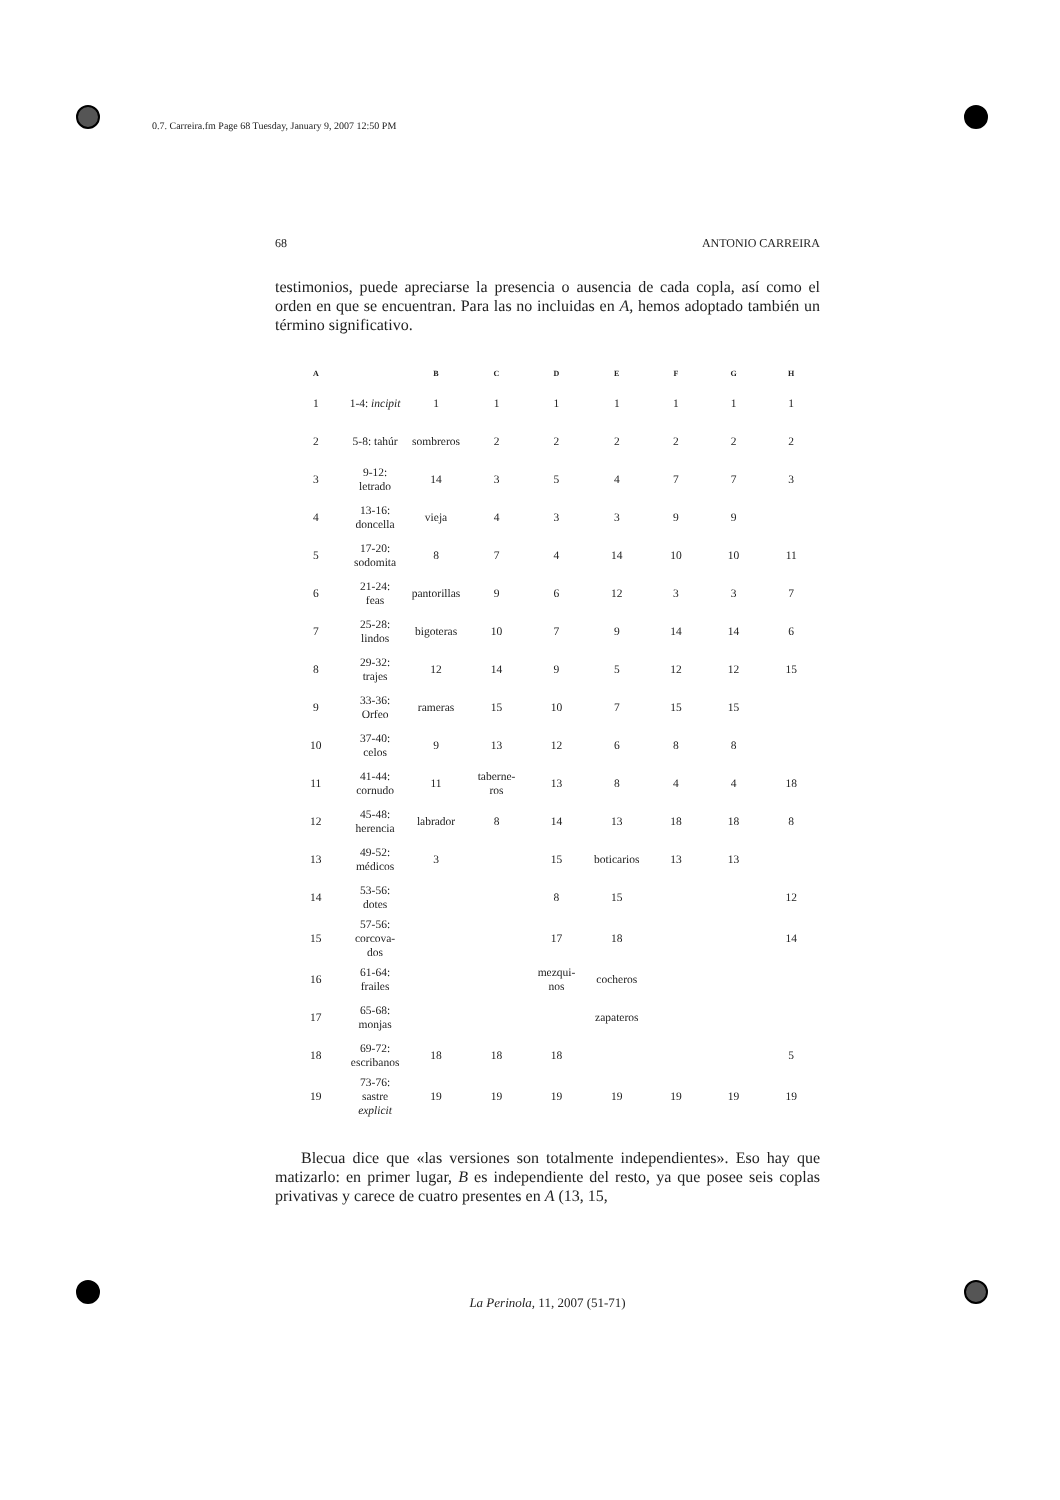0.7. Carreira.fm Page 68 Tuesday, January 9, 2007 12:50 PM
68 ANTONIO CARREIRA
testimonios, puede apreciarse la presencia o ausencia de cada copla, así como el orden en que se encuentran. Para las no incluidas en A, hemos adoptado también un término significativo.
| A | | B | C | D | E | F | G | H |
| --- | --- | --- | --- | --- | --- | --- | --- | --- |
| 1 | 1-4: incipit | 1 | 1 | 1 | 1 | 1 | 1 | 1 |
| 2 | 5-8: tahúr | sombreros | 2 | 2 | 2 | 2 | 2 | 2 |
| 3 | 9-12: letrado | 14 | 3 | 5 | 4 | 7 | 7 | 3 |
| 4 | 13-16: doncella | vieja | 4 | 3 | 3 | 9 | 9 | |
| 5 | 17-20: sodomita | 8 | 7 | 4 | 14 | 10 | 10 | 11 |
| 6 | 21-24: feas | pantorillas | 9 | 6 | 12 | 3 | 3 | 7 |
| 7 | 25-28: lindos | bigoteras | 10 | 7 | 9 | 14 | 14 | 6 |
| 8 | 29-32: trajes | 12 | 14 | 9 | 5 | 12 | 12 | 15 |
| 9 | 33-36: Orfeo | rameras | 15 | 10 | 7 | 15 | 15 | |
| 10 | 37-40: celos | 9 | 13 | 12 | 6 | 8 | 8 | |
| 11 | 41-44: cornudo | 11 | taberne- ros | 13 | 8 | 4 | 4 | 18 |
| 12 | 45-48: herencia | labrador | 8 | 14 | 13 | 18 | 18 | 8 |
| 13 | 49-52: médicos | 3 | | 15 | boticarios | 13 | 13 | |
| 14 | 53-56: dotes | | | 8 | 15 | | | 12 |
| 15 | 57-56: corcova- dos | | | 17 | 18 | | | 14 |
| 16 | 61-64: frailes | | | mezqui- nos | cocheros | | | |
| 17 | 65-68: monjas | | | | zapateros | | | |
| 18 | 69-72: escribanos | 18 | 18 | 18 | | | | 5 |
| 19 | 73-76: sastre explicit | 19 | 19 | 19 | 19 | 19 | 19 | 19 |
Blecua dice que «las versiones son totalmente independientes». Eso hay que matizarlo: en primer lugar, B es independiente del resto, ya que posee seis coplas privativas y carece de cuatro presentes en A (13, 15,
La Perinola, 11, 2007 (51-71)